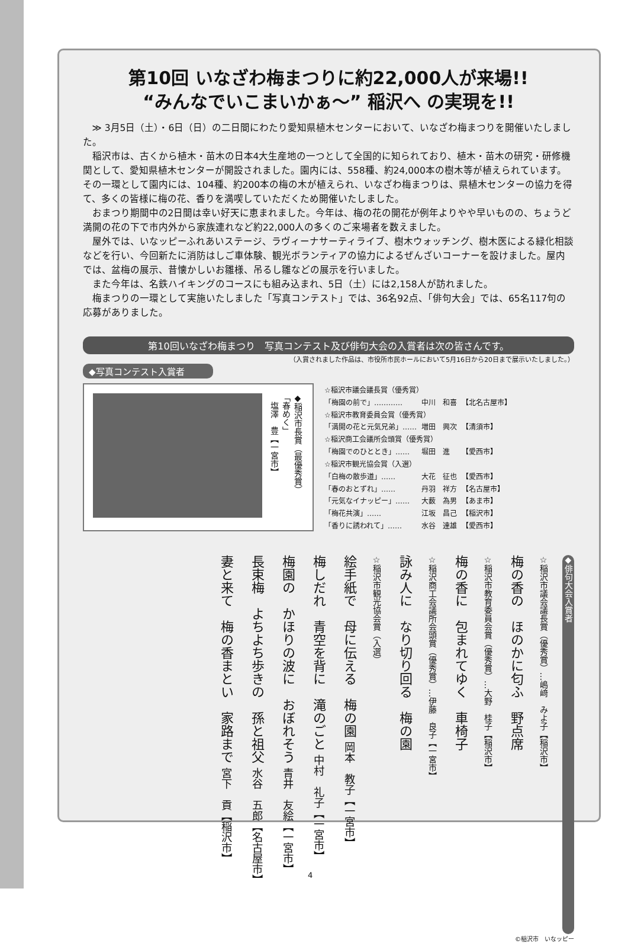第10回 いなざわ梅まつりに約22,000人が来場!!
“みんなでいこまいかぁ～” 稲沢へ の実現を!!
≫ 3月5日（土）・6日（日）の二日間にわたり愛知県植木センターにおいて、いなざわ梅まつりを開催いたしました。
稲沢市は、古くから植木・苗木の日本4大生産地の一つとして全国的に知られており、植木・苗木の研究・研修機関として、愛知県植木センターが開設されました。園内には、558種、約24,000本の樹木等が植えられています。その一環として園内には、104種、約200本の梅の木が植えられ、いなざわ梅まつりは、県植木センターの協力を得て、多くの皆様に梅の花、香りを満喫していただくため開催いたしました。
おまつり期間中の2日間は幸い好天に恵まれました。今年は、梅の花の開花が例年よりやや早いものの、ちょうど満開の花の下で市内外から家族連れなど約22,000人の多くのご来場者を数えました。
屋外では、いなッピーふれあいステージ、ラヴィーナサーティライブ、樹木ウォッチング、樹木医による緑化相談などを行い、今回新たに消防はしご車体験、観光ボランティアの協力によるぜんざいコーナーを設けました。屋内では、盆梅の展示、昔懐かしいお雛様、吊るし雛などの展示を行いました。
また今年は、名鉄ハイキングのコースにも組み込まれ、5日（土）には2,158人が訪れました。
梅まつりの一環として実施いたしました「写真コンテスト」では、36名92点、「俳句大会」では、65名117句の応募がありました。
第10回いなざわ梅まつり　写真コンテスト及び俳句大会の入賞者は次の皆さんです。
（入賞されました作品は、市役所市民ホールにおいて5月16日から20日まで展示いたしました。）
◆写真コンテスト入賞者
◆稲沢市長賞（最優秀賞）
「春めく」
　塩澤　豊【一宮市】
| ☆稲沢市議会議長賞（優秀賞） | | |
| 「梅園の前で」………… | 中川 和喜 | 【北名古屋市】 |
| ☆稲沢市教育委員会賞（優秀賞） | | |
| 「満開の花と元気兄弟」…… | 増田 興次 | 【清須市】 |
| ☆稲沢商工会議所会頭賞（優秀賞） | | |
| 「梅園でのひととき」…… | 堀田 進 | 【愛西市】 |
| ☆稲沢市観光協会賞（入選） | | |
| 「白梅の散歩道」…… | 大花 征也 | 【愛西市】 |
| 「春のおとずれ」…… | 丹羽 祥方 | 【名古屋市】 |
| 「元気なイナッピー」…… | 大薮 為男 | 【あま市】 |
| 「梅花共演」…… | 江坂 昌己 | 【稲沢市】 |
| 「香りに誘われて」…… | 水谷 達雄 | 【愛西市】 |
◆俳句大会入賞者
☆稲沢市議会議長賞（優秀賞）…嶋﨑　みよ子【稲沢市】
梅の香の　ほのかに匂ふ　野点席
☆稲沢市教育委員会賞（優秀賞）…大野　桂子【稲沢市】
梅の香に　包まれてゆく　車椅子
☆稲沢商工会議所会頭賞（優秀賞）…伊藤　良子【一宮市】
詠み人に　なり切り回る　梅の園
☆稲沢市観光協会賞（入選）
絵手紙で　母に伝える　梅の園 岡本　教子【一宮市】
梅しだれ　青空を背に　滝のごと 中村　礼子【一宮市】
梅園の　かほりの波に　おぼれそう 青井　友絵【一宮市】
長束梅　よちよち歩きの　孫と祖父 水谷　五郎【名古屋市】
妻と来て　梅の香まとい　家路まで 宮下　貢【稲沢市】
©稲沢市　いなッピー
4